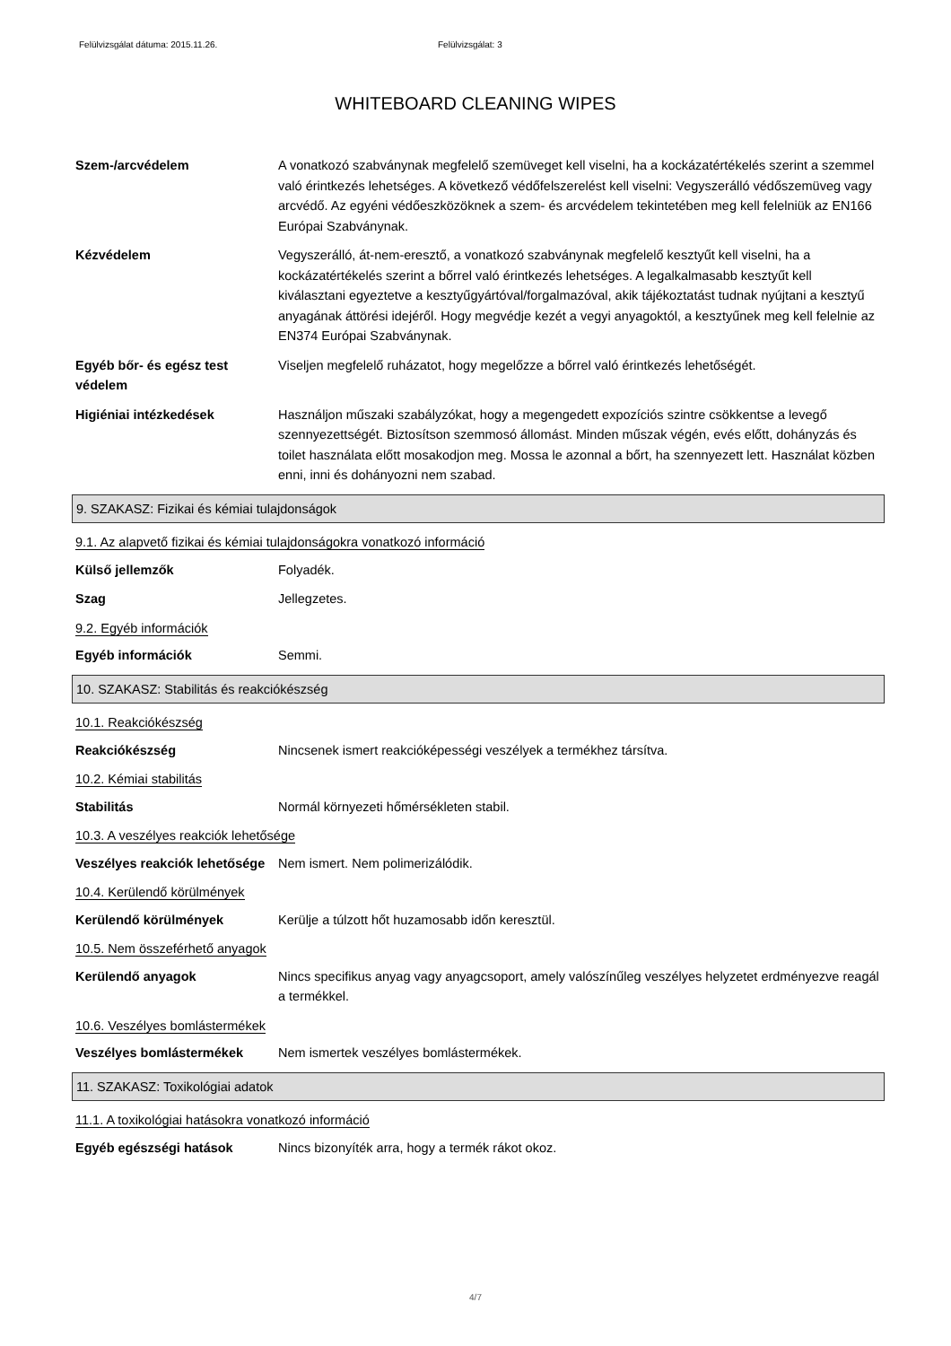Felülvizsgálat dátuma: 2015.11.26.
Felülvizsgálat: 3
WHITEBOARD CLEANING WIPES
Szem-/arcvédelem A vonatkozó szabványnak megfelelő szemüveget kell viselni, ha a kockázatértékelés szerint a szemmel való érintkezés lehetséges. A következő védőfelszerelést kell viselni: Vegyszerálló védőszemüveg vagy arcvédő. Az egyéni védőeszközöknek a szem- és arcvédelem tekintetében meg kell felelniük az EN166 Európai Szabványnak.
Kézvédelem Vegyszerálló, át-nem-eresztő, a vonatkozó szabványnak megfelelő kesztyűt kell viselni, ha a kockázatértékelés szerint a bőrrel való érintkezés lehetséges. A legalkalmasabb kesztyűt kell kiválasztani egyeztetve a kesztyűgyártóval/forgalmazóval, akik tájékoztatást tudnak nyújtani a kesztyű anyagának áttörési idejéről. Hogy megvédje kezét a vegyi anyagoktól, a kesztyűnek meg kell felelnie az EN374 Európai Szabványnak.
Egyéb bőr- és egész test védelem
Viseljen megfelelő ruházatot, hogy megelőzze a bőrrel való érintkezés lehetőségét.
Higiéniai intézkedések Használjon műszaki szabályzókat, hogy a megengedett expozíciós szintre csökkentse a levegő szennyezettségét. Biztosítson szemmosó állomást. Minden műszak végén, evés előtt, dohányzás és toilet használata előtt mosakodjon meg. Mossa le azonnal a bőrt, ha szennyezett lett. Használat közben enni, inni és dohányozni nem szabad.
9. SZAKASZ: Fizikai és kémiai tulajdonságok
9.1. Az alapvető fizikai és kémiai tulajdonságokra vonatkozó információ
Külső jellemzők Folyadék.
Szag Jellegzetes.
9.2. Egyéb információk
Egyéb információk Semmi.
10. SZAKASZ: Stabilitás és reakciókészség
10.1. Reakciókészség
Reakciókészség Nincsenek ismert reakcióképességi veszélyek a termékhez társítva.
10.2. Kémiai stabilitás
Stabilitás Normál környezeti hőmérsékleten stabil.
10.3. A veszélyes reakciók lehetősége
Veszélyes reakciók lehetősége
Nem ismert. Nem polimerizálódik.
10.4. Kerülendő körülmények
Kerülendő körülmények Kerülje a túlzott hőt huzamosabb időn keresztül.
10.5. Nem összeférhető anyagok
Kerülendő anyagok Nincs specifikus anyag vagy anyagcsoport, amely valószínűleg veszélyes helyzetet erdményezve reagál a termékkel.
10.6. Veszélyes bomlástermékek
Veszélyes bomlástermékek Nem ismertek veszélyes bomlástermékek.
11. SZAKASZ: Toxikológiai adatok
11.1. A toxikológiai hatásokra vonatkozó információ
Egyéb egészségi hatások Nincs bizonyíték arra, hogy a termék rákot okoz.
4/7